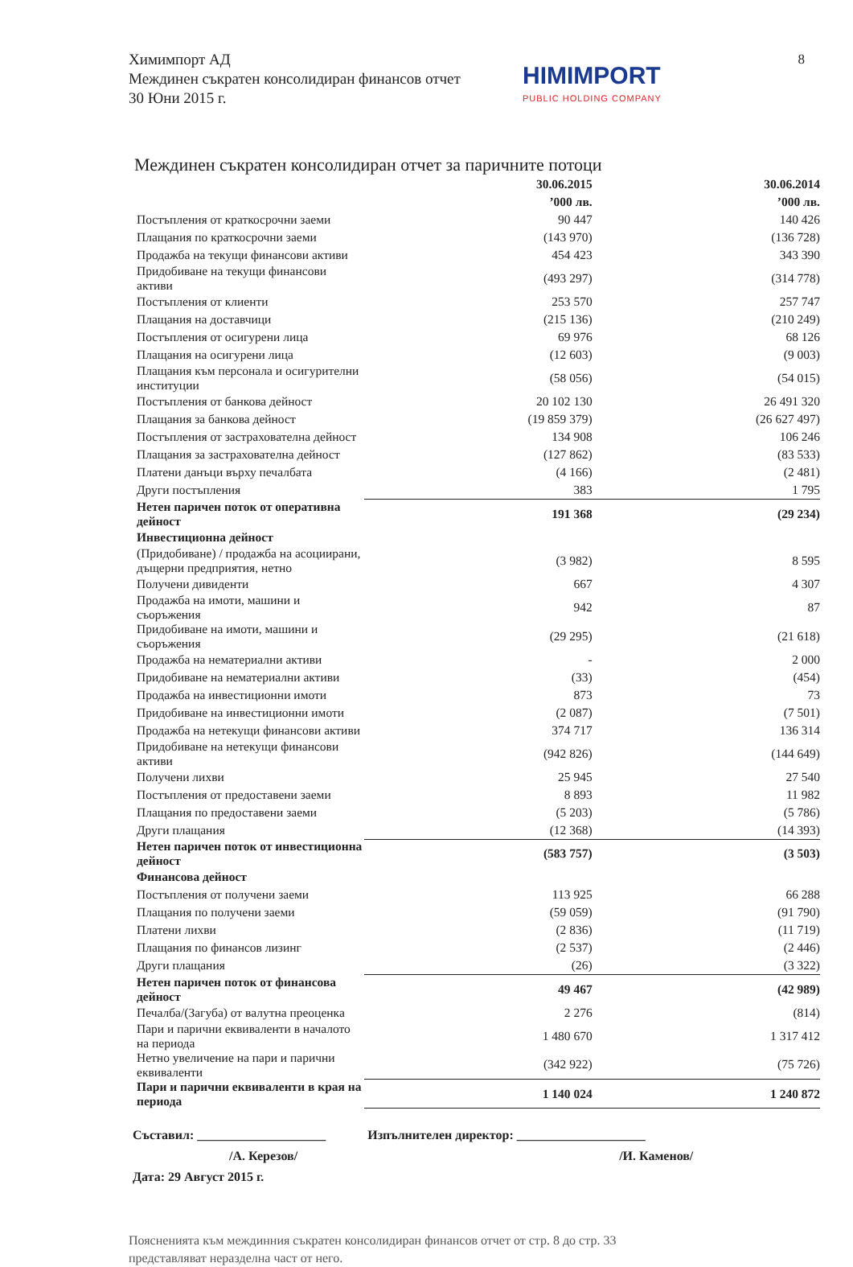8
Химимпорт АД
Междинен съкратен консолидиран финансов отчет
30 Юни 2015 г.
HIMIMPORT
PUBLIC HOLDING COMPANY
Междинен съкратен консолидиран отчет за паричните потоци
| | 30.06.2015 | 30.06.2014 |
| --- | --- | --- |
| | ’000 лв. | ’000 лв. |
| Постъпления от краткосрочни заеми | 90 447 | 140 426 |
| Плащания по краткосрочни заеми | (143 970) | (136 728) |
| Продажба на текущи финансови активи | 454 423 | 343 390 |
| Придобиване на текущи финансови активи | (493 297) | (314 778) |
| Постъпления от клиенти | 253 570 | 257 747 |
| Плащания на доставчици | (215 136) | (210 249) |
| Постъпления от осигурени лица | 69 976 | 68 126 |
| Плащания на осигурени лица | (12 603) | (9 003) |
| Плащания към персонала и осигурителни институции | (58 056) | (54 015) |
| Постъпления от банкова дейност | 20 102 130 | 26 491 320 |
| Плащания за банкова дейност | (19 859 379) | (26 627 497) |
| Постъпления от застрахователна дейност | 134 908 | 106 246 |
| Плащания за застрахователна дейност | (127 862) | (83 533) |
| Платени данъци върху печалбата | (4 166) | (2 481) |
| Други постъпления | 383 | 1 795 |
| Нетен паричен поток от оперативна дейност | 191 368 | (29 234) |
| Инвестиционна дейност | | |
| (Придобиване) / продажба на асоциирани, дъщерни предприятия, нетно | (3 982) | 8 595 |
| Получени дивиденти | 667 | 4 307 |
| Продажба на имоти, машини и съоръжения | 942 | 87 |
| Придобиване на имоти, машини и съоръжения | (29 295) | (21 618) |
| Продажба на нематериални активи | - | 2 000 |
| Придобиване на нематериални активи | (33) | (454) |
| Продажба на инвестиционни имоти | 873 | 73 |
| Придобиване на инвестиционни имоти | (2 087) | (7 501) |
| Продажба на нетекущи финансови активи | 374 717 | 136 314 |
| Придобиване на нетекущи финансови активи | (942 826) | (144 649) |
| Получени лихви | 25 945 | 27 540 |
| Постъпления от предоставени заеми | 8 893 | 11 982 |
| Плащания по предоставени заеми | (5 203) | (5 786) |
| Други плащания | (12 368) | (14 393) |
| Нетен паричен поток от инвестиционна дейност | (583 757) | (3 503) |
| Финансова дейност | | |
| Постъпления от получени заеми | 113 925 | 66 288 |
| Плащания по получени заеми | (59 059) | (91 790) |
| Платени лихви | (2 836) | (11 719) |
| Плащания по финансов лизинг | (2 537) | (2 446) |
| Други плащания | (26) | (3 322) |
| Нетен паричен поток от финансова дейност | 49 467 | (42 989) |
| Печалба/(Загуба) от валутна преоценка | 2 276 | (814) |
| Пари и парични еквиваленти в началото на периода | 1 480 670 | 1 317 412 |
| Нетно увеличение на пари и парични еквиваленти | (342 922) | (75 726) |
| Пари и парични еквиваленти в края на периода | 1 140 024 | 1 240 872 |
Съставил: ____________________ Изпълнителен директор: ____________________
/А. Керезов/ /И. Каменов/
Дата: 29 Август 2015 г.
Поясненията към междинния съкратен консолидиран финансов отчет от стр. 8 до стр. 33
представляват неразделна част от него.